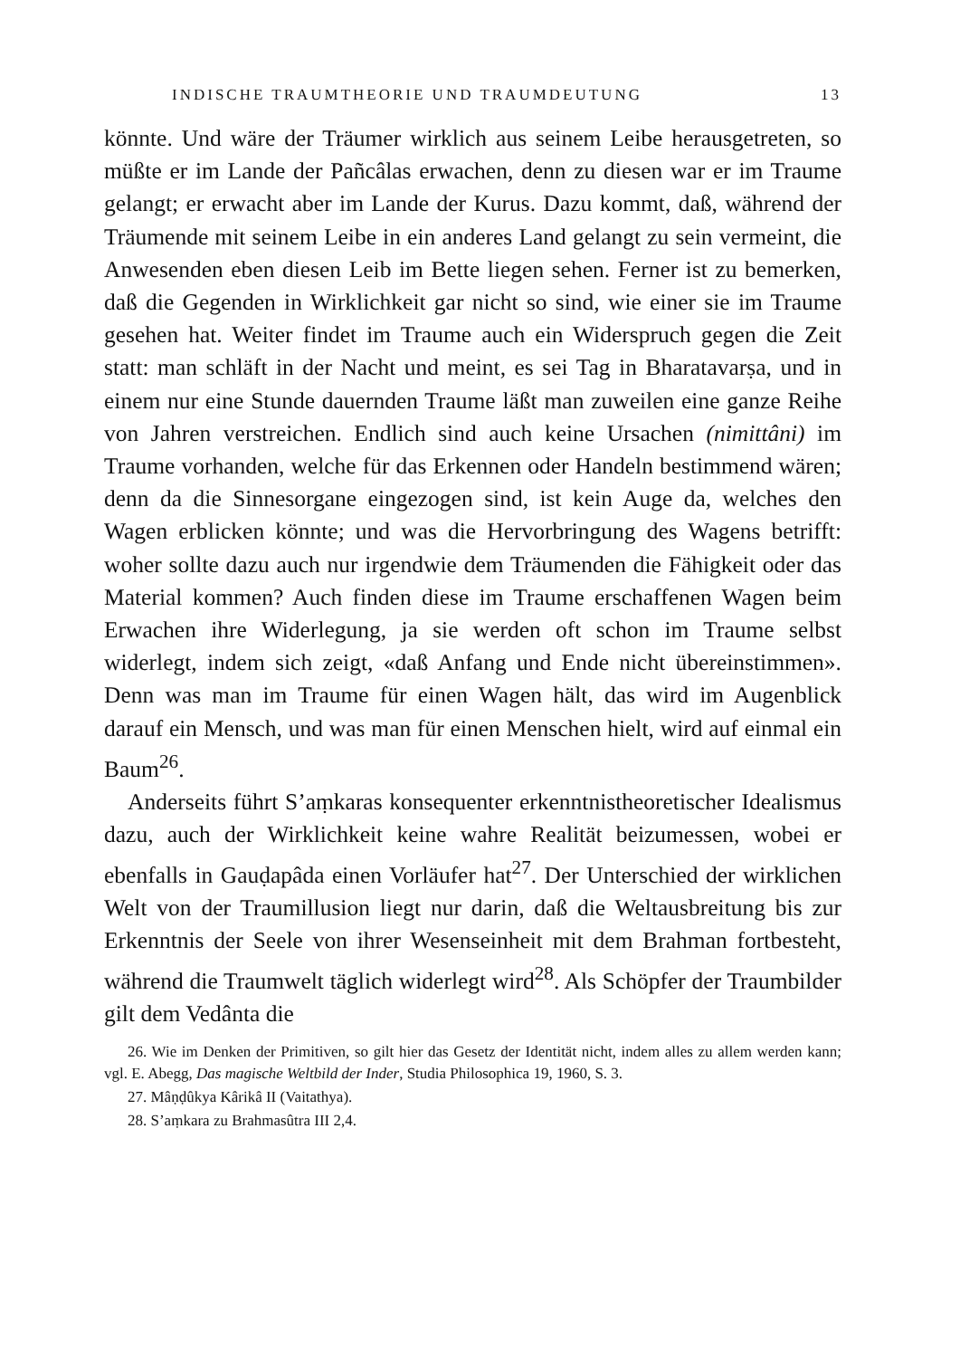INDISCHE TRAUMTHEORIE UND TRAUMDEUTUNG 13
könnte. Und wäre der Träumer wirklich aus seinem Leibe herausgetreten, so müßte er im Lande der Pañcâlas erwachen, denn zu diesen war er im Traume gelangt; er erwacht aber im Lande der Kurus. Dazu kommt, daß, während der Träumende mit seinem Leibe in ein anderes Land gelangt zu sein vermeint, die Anwesenden eben diesen Leib im Bette liegen sehen. Ferner ist zu bemerken, daß die Gegenden in Wirklichkeit gar nicht so sind, wie einer sie im Traume gesehen hat. Weiter findet im Traume auch ein Widerspruch gegen die Zeit statt: man schläft in der Nacht und meint, es sei Tag in Bharatavarṣa, und in einem nur eine Stunde dauernden Traume läßt man zuweilen eine ganze Reihe von Jahren verstreichen. Endlich sind auch keine Ursachen (nimittâni) im Traume vorhanden, welche für das Erkennen oder Handeln bestimmend wären; denn da die Sinnesorgane eingezogen sind, ist kein Auge da, welches den Wagen erblicken könnte; und was die Hervorbringung des Wagens betrifft: woher sollte dazu auch nur irgendwie dem Träumenden die Fähigkeit oder das Material kommen? Auch finden diese im Traume erschaffenen Wagen beim Erwachen ihre Widerlegung, ja sie werden oft schon im Traume selbst widerlegt, indem sich zeigt, «daß Anfang und Ende nicht übereinstimmen». Denn was man im Traume für einen Wagen hält, das wird im Augenblick darauf ein Mensch, und was man für einen Menschen hielt, wird auf einmal ein Baum<sup>26</sup>.
Anderseits führt S’aṃkaras konsequenter erkenntnistheoretischer Idealismus dazu, auch der Wirklichkeit keine wahre Realität beizumessen, wobei er ebenfalls in Gauḍapâda einen Vorläufer hat<sup>27</sup>. Der Unterschied der wirklichen Welt von der Traumillusion liegt nur darin, daß die Weltausbreitung bis zur Erkenntnis der Seele von ihrer Wesenseinheit mit dem Brahman fortbesteht, während die Traumwelt täglich widerlegt wird<sup>28</sup>. Als Schöpfer der Traumbilder gilt dem Vedânta die
26. Wie im Denken der Primitiven, so gilt hier das Gesetz der Identität nicht, indem alles zu allem werden kann; vgl. E. Abegg, Das magische Weltbild der Inder, Studia Philosophica 19, 1960, S. 3.
27. Mâṇḍûkya Kârikâ II (Vaitathya).
28. S’aṃkara zu Brahmasûtra III 2,4.